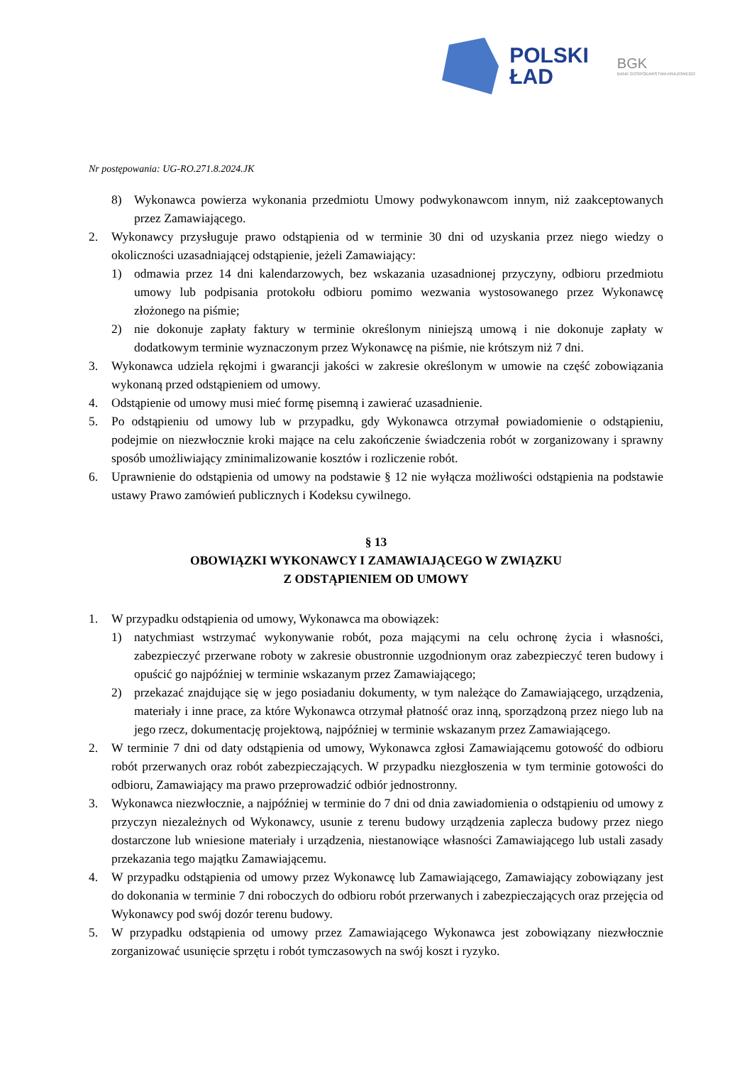POLSKI
ŁAD
BGK
BANK GOSPODARSTWA KRAJOWEGO
Nr postępowania: UG-RO.271.8.2024.JK
8) Wykonawca powierza wykonania przedmiotu Umowy podwykonawcom innym, niż zaakceptowanych przez Zamawiającego.
2. Wykonawcy przysługuje prawo odstąpienia od w terminie 30 dni od uzyskania przez niego wiedzy o okoliczności uzasadniającej odstąpienie, jeżeli Zamawiający:
1) odmawia przez 14 dni kalendarzowych, bez wskazania uzasadnionej przyczyny, odbioru przedmiotu umowy lub podpisania protokołu odbioru pomimo wezwania wystosowanego przez Wykonawcę złożonego na piśmie;
2) nie dokonuje zapłaty faktury w terminie określonym niniejszą umową i nie dokonuje zapłaty w dodatkowym terminie wyznaczonym przez Wykonawcę na piśmie, nie krótszym niż 7 dni.
3. Wykonawca udziela rękojmi i gwarancji jakości w zakresie określonym w umowie na część zobowiązania wykonaną przed odstąpieniem od umowy.
4. Odstąpienie od umowy musi mieć formę pisemną i zawierać uzasadnienie.
5. Po odstąpieniu od umowy lub w przypadku, gdy Wykonawca otrzymał powiadomienie o odstąpieniu, podejmie on niezwłocznie kroki mające na celu zakończenie świadczenia robót w zorganizowany i sprawny sposób umożliwiający zminimalizowanie kosztów i rozliczenie robót.
6. Uprawnienie do odstąpienia od umowy na podstawie § 12 nie wyłącza możliwości odstąpienia na podstawie ustawy Prawo zamówień publicznych i Kodeksu cywilnego.
§ 13
OBOWIĄZKI WYKONAWCY I ZAMAWIAJĄCEGO W ZWIĄZKU
Z ODSTĄPIENIEM OD UMOWY
1. W przypadku odstąpienia od umowy, Wykonawca ma obowiązek:
1) natychmiast wstrzymać wykonywanie robót, poza mającymi na celu ochronę życia i własności, zabezpieczyć przerwane roboty w zakresie obustronnie uzgodnionym oraz zabezpieczyć teren budowy i opuścić go najpóźniej w terminie wskazanym przez Zamawiającego;
2) przekazać znajdujące się w jego posiadaniu dokumenty, w tym należące do Zamawiającego, urządzenia, materiały i inne prace, za które Wykonawca otrzymał płatność oraz inną, sporządzoną przez niego lub na jego rzecz, dokumentację projektową, najpóźniej w terminie wskazanym przez Zamawiającego.
2. W terminie 7 dni od daty odstąpienia od umowy, Wykonawca zgłosi Zamawiającemu gotowość do odbioru robót przerwanych oraz robót zabezpieczających. W przypadku niezgłoszenia w tym terminie gotowości do odbioru, Zamawiający ma prawo przeprowadzić odbiór jednostronny.
3. Wykonawca niezwłocznie, a najpóźniej w terminie do 7 dni od dnia zawiadomienia o odstąpieniu od umowy z przyczyn niezależnych od Wykonawcy, usunie z terenu budowy urządzenia zaplecza budowy przez niego dostarczone lub wniesione materiały i urządzenia, niestanowiące własności Zamawiającego lub ustali zasady przekazania tego majątku Zamawiającemu.
4. W przypadku odstąpienia od umowy przez Wykonawcę lub Zamawiającego, Zamawiający zobowiązany jest do dokonania w terminie 7 dni roboczych do odbioru robót przerwanych i zabezpieczających oraz przejęcia od Wykonawcy pod swój dozór terenu budowy.
5. W przypadku odstąpienia od umowy przez Zamawiającego Wykonawca jest zobowiązany niezwłocznie zorganizować usunięcie sprzętu i robót tymczasowych na swój koszt i ryzyko.